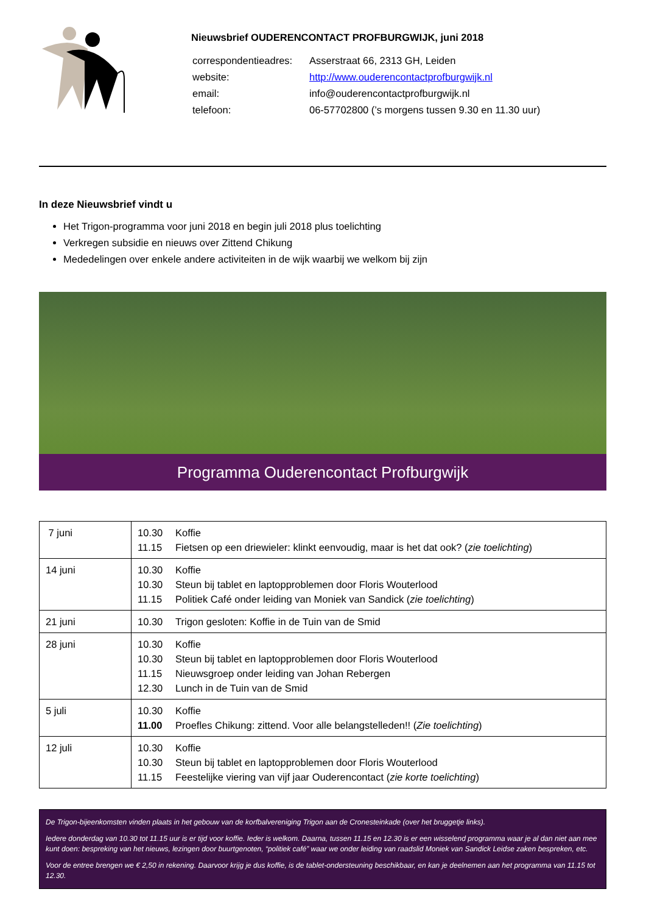Nieuwsbrief OUDERENCONTACT PROFBURGWIJK, juni 2018
| correspondentieadres: | Asserstraat 66, 2313 GH, Leiden |
| website: | http://www.ouderencontactprofburgwijk.nl |
| email: | info@ouderencontactprofburgwijk.nl |
| telefoon: | 06-57702800 (’s morgens tussen 9.30 en 11.30 uur) |
In deze Nieuwsbrief vindt u
Het Trigon-programma voor juni 2018 en begin juli 2018 plus toelichting
Verkregen subsidie en nieuws over Zittend Chikung
Mededelingen over enkele andere activiteiten in de wijk waarbij we welkom bij zijn
Programma Ouderencontact Profburgwijk
| 7 juni | 10.30 Koffie 11.15 Fietsen op een driewieler: klinkt eenvoudig, maar is het dat ook? ( zie toelichting ) |
| 14 juni | 10.30 Koffie 10.30 Steun bij tablet en laptopproblemen door Floris Wouterlood 11.15 Politiek Café onder leiding van Moniek van Sandick ( zie toelichting ) |
| 21 juni | 10.30 Trigon gesloten: Koffie in de Tuin van de Smid |
| 28 juni | 10.30 Koffie 10.30 Steun bij tablet en laptopproblemen door Floris Wouterlood 11.15 Nieuwsgroep onder leiding van Johan Rebergen 12.30 Lunch in de Tuin van de Smid |
| 5 juli | 10.30 Koffie 11.00 Proefles Chikung: zittend. Voor alle belangstelleden!! ( Zie toelichting ) |
| 12 juli | 10.30 Koffie 10.30 Steun bij tablet en laptopproblemen door Floris Wouterlood 11.15 Feestelijke viering van vijf jaar Ouderencontact ( zie korte toelichting ) |
De Trigon-bijeenkomsten vinden plaats in het gebouw van de korfbalvereniging Trigon aan de Cronesteinkade (over het bruggetje links).
Iedere donderdag van 10.30 tot 11.15 uur is er tijd voor koffie. Ieder is welkom. Daarna, tussen 11.15 en 12.30 is er een wisselend programma waar je al dan niet aan mee kunt doen: bespreking van het nieuws, lezingen door buurtgenoten, “politiek café” waar we onder leiding van raadslid Moniek van Sandick Leidse zaken bespreken, etc.
Voor de entree brengen we € 2,50 in rekening. Daarvoor krijg je dus koffie, is de tablet-ondersteuning beschikbaar, en kan je deelnemen aan het programma van 11.15 tot 12.30.